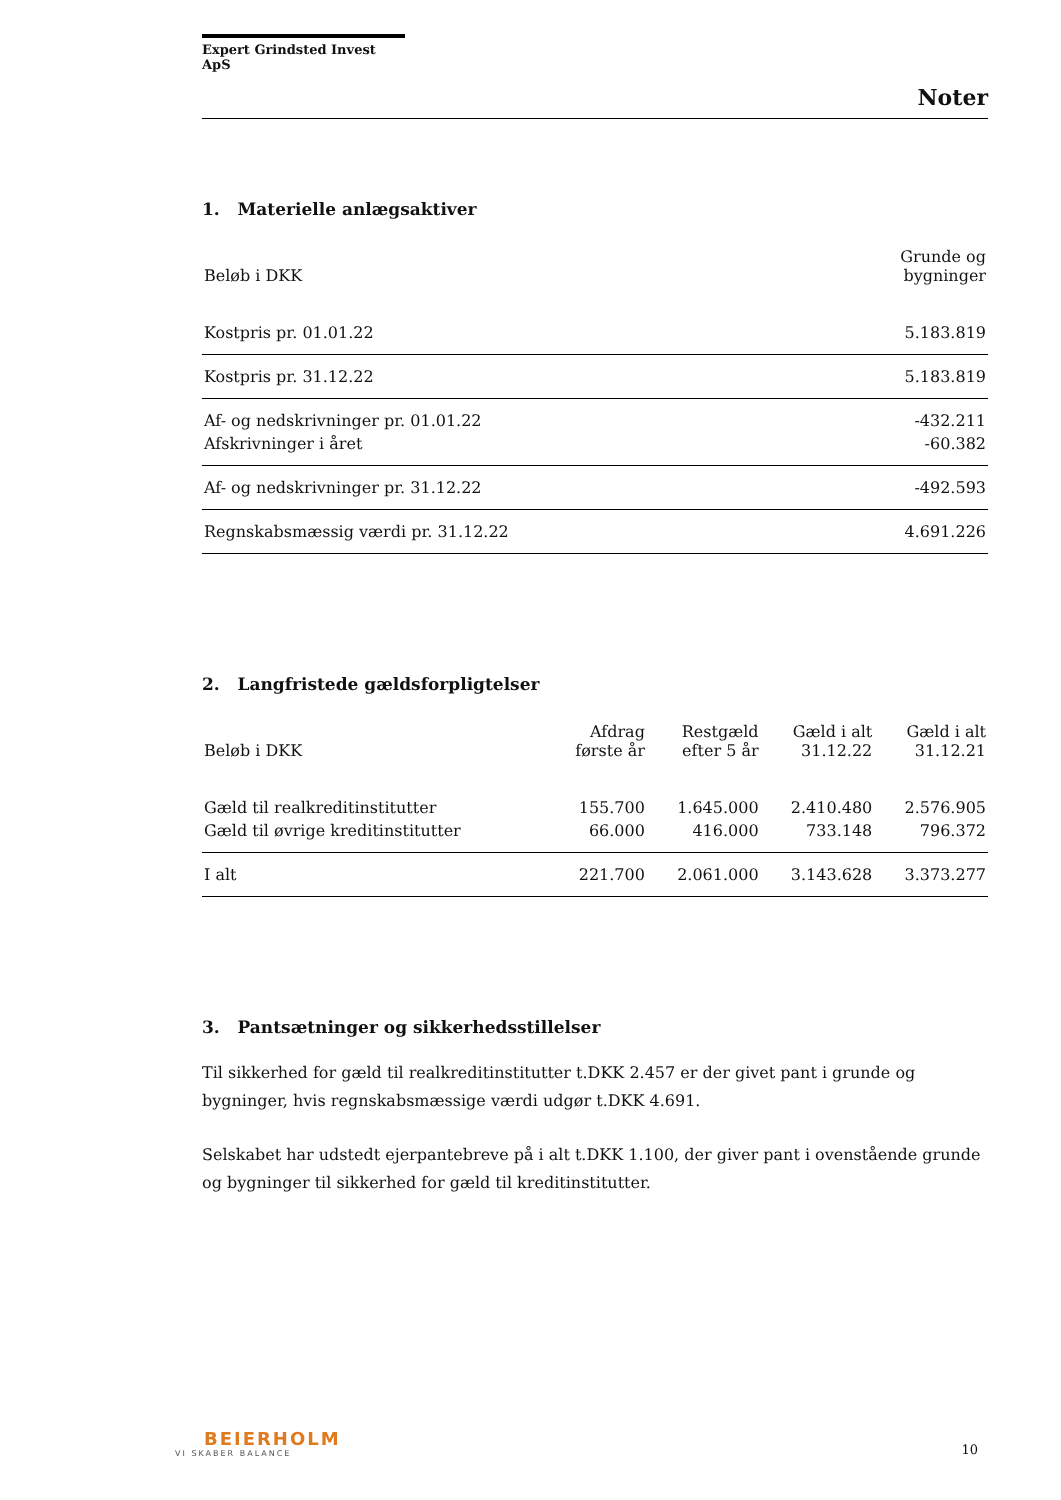Expert Grindsted Invest ApS
Noter
1. Materielle anlægsaktiver
| Beløb i DKK | Grunde og bygninger |
| --- | --- |
| Kostpris pr. 01.01.22 | 5.183.819 |
| Kostpris pr. 31.12.22 | 5.183.819 |
| Af- og nedskrivninger pr. 01.01.22 | -432.211 |
| Afskrivninger i året | -60.382 |
| Af- og nedskrivninger pr. 31.12.22 | -492.593 |
| Regnskabsmæssig værdi pr. 31.12.22 | 4.691.226 |
2. Langfristede gældsforpligtelser
| Beløb i DKK | Afdrag første år | Restgæld efter 5 år | Gæld i alt 31.12.22 | Gæld i alt 31.12.21 |
| --- | --- | --- | --- | --- |
| Gæld til realkreditinstitutter | 155.700 | 1.645.000 | 2.410.480 | 2.576.905 |
| Gæld til øvrige kreditinstitutter | 66.000 | 416.000 | 733.148 | 796.372 |
| I alt | 221.700 | 2.061.000 | 3.143.628 | 3.373.277 |
3. Pantsætninger og sikkerhedsstillelser
Til sikkerhed for gæld til realkreditinstitutter t.DKK 2.457 er der givet pant i grunde og bygninger, hvis regnskabsmæssige værdi udgør t.DKK 4.691.
Selskabet har udstedt ejerpantebreve på i alt t.DKK 1.100, der giver pant i ovenstående grunde og bygninger til sikkerhed for gæld til kreditinstitutter.
BEIERHOLM
VI SKABER BALANCE
10